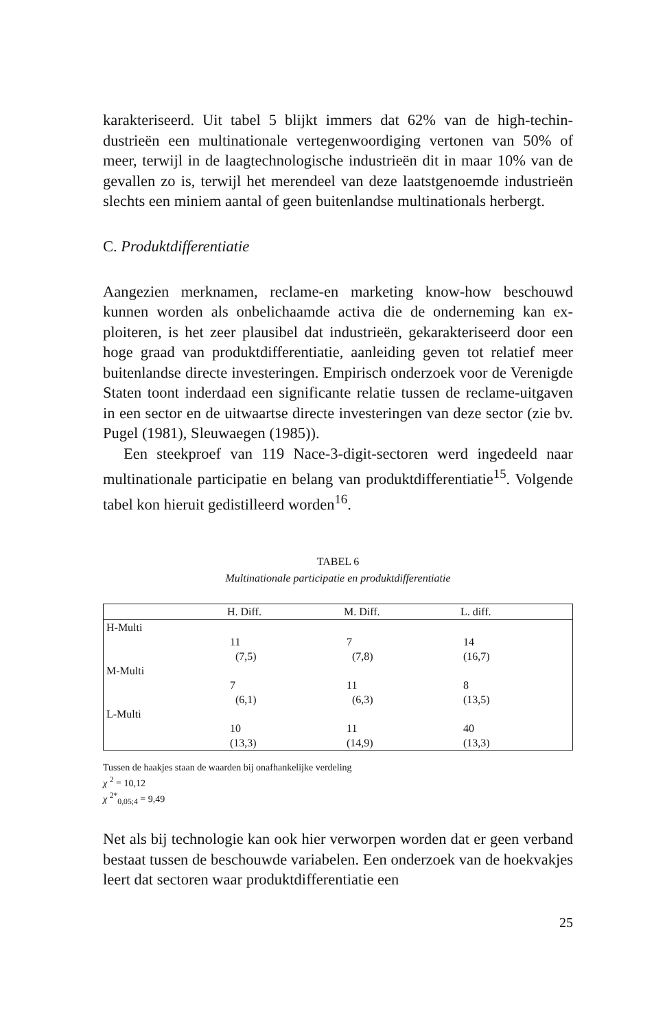karakteriseerd. Uit tabel 5 blijkt immers dat 62% van de high-techin­dustrieën een multinationale vertegenwoordiging vertonen van 50% of meer, terwijl in de laagtechnologische industrieën dit in maar 10% van de gevallen zo is, terwijl het merendeel van deze laatstgenoemde industrieën slechts een miniem aantal of geen buitenlandse multina­tionals herbergt.
C. Produktdifferentiatie
Aangezien merknamen, reclame-en marketing know-how beschouwd kunnen worden als onbelichaamde activa die de onderneming kan ex­ploiteren, is het zeer plausibel dat industrieën, gekarakteriseerd door een hoge graad van produktdifferentiatie, aanleiding geven tot rela­tief meer buitenlandse directe investeringen. Empirisch onderzoek voor de Verenigde Staten toont inderdaad een significante relatie tus­sen de reclame-uitgaven in een sector en de uitwaartse directe inves­teringen van deze sector (zie bv. Pugel (1981), Sleuwaegen (1985)).
Een steekproef van 119 Nace-3-digit-sectoren werd ingedeeld naar multinationale participatie en belang van produktdifferentiatie<sup>15</sup>. Volgende tabel kon hieruit gedistilleerd worden<sup>16</sup>.
TABEL 6
Multinationale participatie en produktdifferentiatie
| | H. Diff. | M. Diff. | L. diff. |
| --- | --- | --- | --- |
| H-Multi | | | |
| | 11 (7,5) | 7 (7,8) | 14 (16,7) |
| M-Multi | | | |
| | 7 (6,1) | 11 (6,3) | 8 (13,5) |
| L-Multi | | | |
| | 10 (13,3) | 11 (14,9) | 40 (13,3) |
Tussen de haakjes staan de waarden bij onafhankelijke verdeling
χ <sup>2</sup> = 10,12
χ <sup>2*</sup><sub>0,05;4</sub> = 9,49
Net als bij technologie kan ook hier verworpen worden dat er geen verband bestaat tussen de beschouwde variabelen. Een onderzoek van de hoekvakjes leert dat sectoren waar produktdifferentiatie een
25